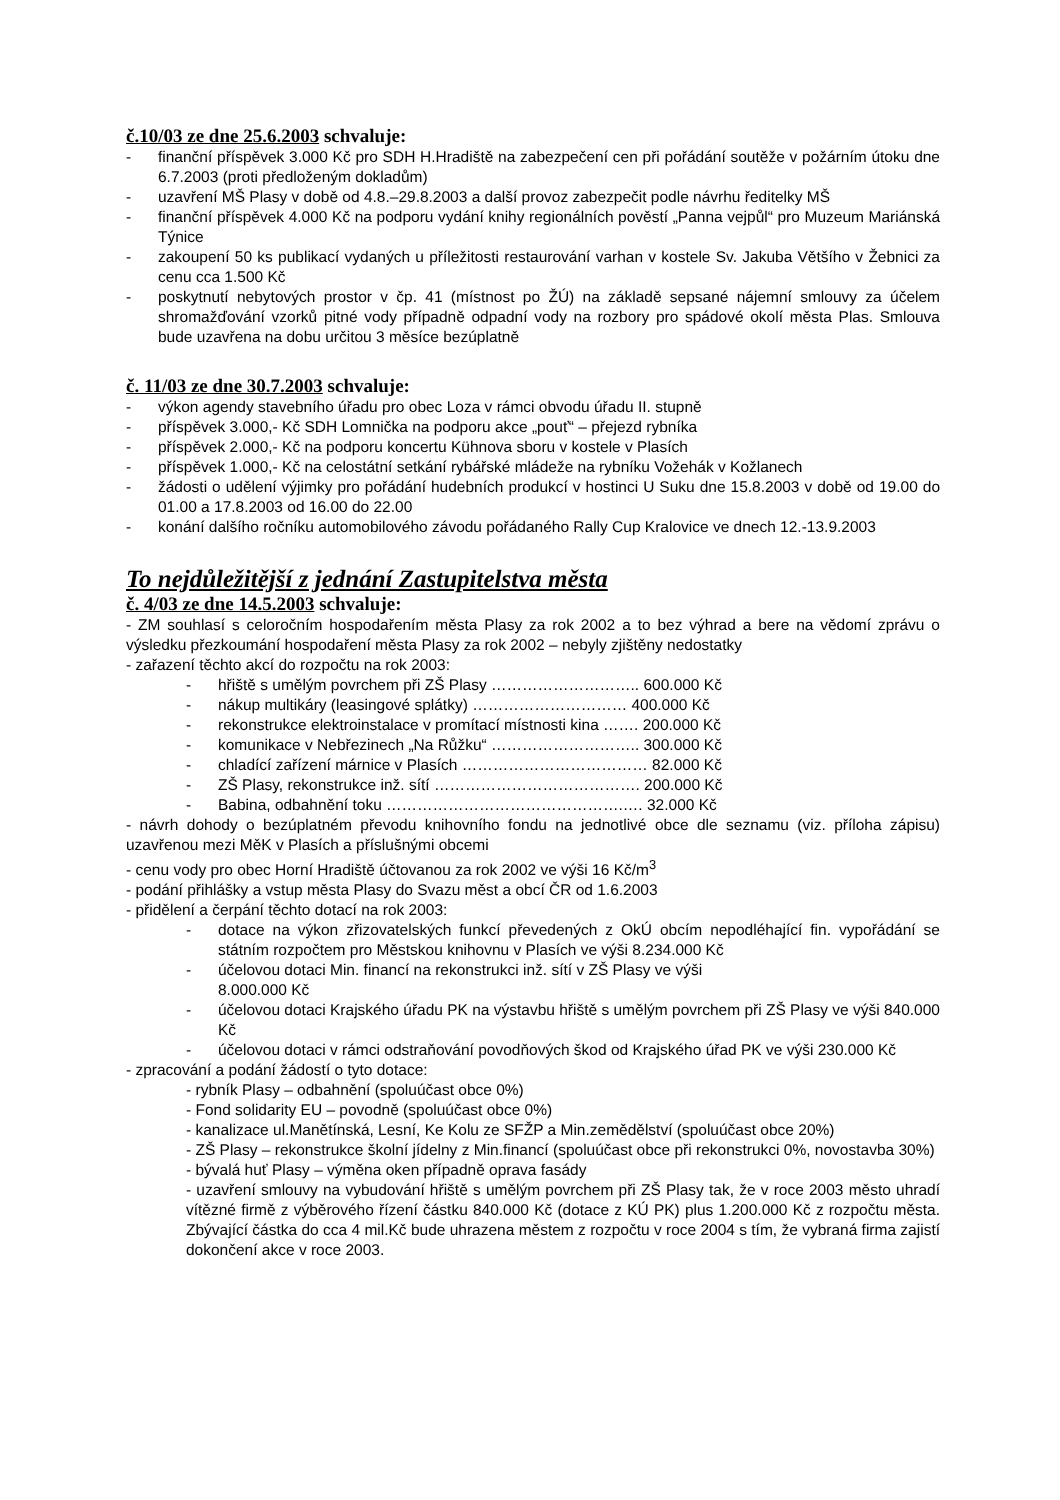č.10/03 ze dne 25.6.2003 schvaluje:
- finanční příspěvek 3.000 Kč pro SDH H.Hradiště na zabezpečení cen při pořádání soutěže v požárním útoku dne 6.7.2003 (proti předloženým dokladům)
- uzavření MŠ Plasy v době od 4.8.–29.8.2003 a další provoz zabezpečit podle návrhu ředitelky MŠ
- finanční příspěvek 4.000 Kč na podporu vydání knihy regionálních pověstí „Panna vejpůl“ pro Muzeum Mariánská Týnice
- zakoupení 50 ks publikací vydaných u příležitosti restaurování varhan v kostele Sv. Jakuba Většího v Žebnici za cenu cca 1.500 Kč
- poskytnutí nebytových prostor v čp. 41 (místnost po ŽÚ) na základě sepsané nájemní smlouvy za účelem shromažďování vzorků pitné vody případně odpadní vody na rozbory pro spádové okolí města Plas. Smlouva bude uzavřena na dobu určitou 3 měsíce bezúplatně
č. 11/03 ze dne 30.7.2003 schvaluje:
- výkon agendy stavebního úřadu pro obec Loza v rámci obvodu úřadu II. stupně
- příspěvek 3.000,- Kč SDH Lomnička na podporu akce „pouť“ – přejezd rybníka
- příspěvek 2.000,- Kč na podporu koncertu Kühnova sboru v kostele v Plasích
- příspěvek 1.000,- Kč na celostátní setkání rybářské mládeže na rybníku Vožehák v Kožlanech
- žádosti o udělení výjimky pro pořádání hudebních produkcí v hostinci U Suku dne 15.8.2003 v době od 19.00 do 01.00 a 17.8.2003 od 16.00 do 22.00
- konání dalšího ročníku automobilového závodu pořádaného Rally Cup Kralovice ve dnech 12.-13.9.2003
To nejdůležitější z jednání Zastupitelstva města
č. 4/03 ze dne 14.5.2003 schvaluje:
- ZM souhlasí s celoročním hospodařením města Plasy za rok 2002 a to bez výhrad a bere na vědomí zprávu o výsledku přezkoumání hospodaření města Plasy za rok 2002 – nebyly zjištěny nedostatky
- zařazení těchto akcí do rozpočtu na rok 2003:
- hřiště s umělým povrchem při ZŠ Plasy ……………………….. 600.000 Kč
- nákup multikáry (leasingové splátky) ………………………… 400.000 Kč
- rekonstrukce elektroinstalace v promítací místnosti kina ……. 200.000 Kč
- komunikace v Nebřezinech „Na Růžku“ ……………………….. 300.000 Kč
- chladící zařízení márnice v Plasích ……………………………… 82.000 Kč
- ZŠ Plasy, rekonstrukce inž. sítí …………………………………. 200.000 Kč
- Babina, odbahnění toku ……………………………………….…. 32.000 Kč
- návrh dohody o bezúplatném převodu knihovního fondu na jednotlivé obce dle seznamu (viz. příloha zápisu) uzavřenou mezi MěK v Plasích a příslušnými obcemi
- cenu vody pro obec Horní Hradiště účtovanou za rok 2002 ve výši 16 Kč/m<sup>3</sup>
- podání přihlášky a vstup města Plasy do Svazu měst a obcí ČR od 1.6.2003
- přidělení a čerpání těchto dotací na rok 2003:
- dotace na výkon zřizovatelských funkcí převedených z OkÚ obcím nepodléhající fin. vypořádání se státním rozpočtem pro Městskou knihovnu v Plasích ve výši 8.234.000 Kč
- účelovou dotaci Min. financí na rekonstrukci inž. sítí v ZŠ Plasy ve výši
8.000.000 Kč
- účelovou dotaci Krajského úřadu PK na výstavbu hřiště s umělým povrchem při ZŠ Plasy ve výši 840.000 Kč
- účelovou dotaci v rámci odstraňování povodňových škod od Krajského úřad PK ve výši 230.000 Kč
- zpracování a podání žádostí o tyto dotace:
- rybník Plasy – odbahnění (spoluúčast obce 0%)
- Fond solidarity EU – povodně (spoluúčast obce 0%)
- kanalizace ul.Manětínská, Lesní, Ke Kolu ze SFŽP a Min.zemědělství (spoluúčast obce 20%)
- ZŠ Plasy – rekonstrukce školní jídelny z Min.financí (spoluúčast obce při rekonstrukci 0%, novostavba 30%)
- bývalá huť Plasy – výměna oken případně oprava fasády
- uzavření smlouvy na vybudování hřiště s umělým povrchem při ZŠ Plasy tak, že v roce 2003 město uhradí vítězné firmě z výběrového řízení částku 840.000 Kč (dotace z KÚ PK) plus 1.200.000 Kč z rozpočtu města. Zbývající částka do cca 4 mil.Kč bude uhrazena městem z rozpočtu v roce 2004 s tím, že vybraná firma zajistí dokončení akce v roce 2003.